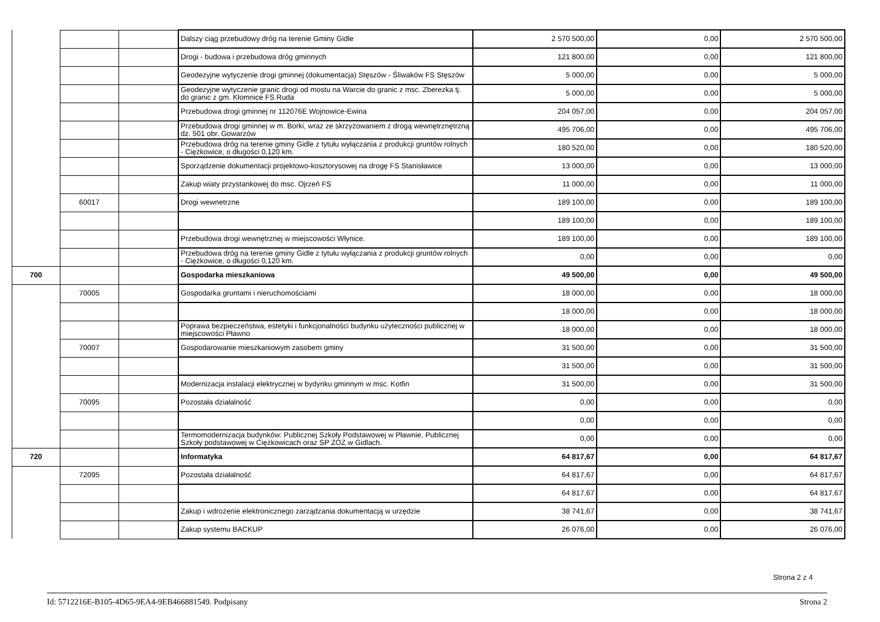| | | | Dalszy ciąg przebudowy dróg na terenie Gminy Gidle | 2 570 500,00 | 0,00 | 2 570 500,00 |
| | | | Drogi - budowa i przebudowa dróg gminnych | 121 800,00 | 0,00 | 121 800,00 |
| | | | Geodezyjne wytyczenie drogi gminnej (dokumentacja) Stęszów - Śliwaków FS Stęszów | 5 000,00 | 0,00 | 5 000,00 |
| | | | Geodezyjne wytyczenie granic drogi od mostu na Warcie do granic z msc. Zberezka tj. do granic z gm. Kłomnice FS Ruda | 5 000,00 | 0,00 | 5 000,00 |
| | | | Przebudowa drogi gminnej nr 112076E Wojnowice-Ewina | 204 057,00 | 0,00 | 204 057,00 |
| | | | Przebudowa drogi gminnej w m. Borki, wraz ze skrzyżowaniem z drogą wewnętrznętrzną dz. 501 obr. Gowarzów | 495 706,00 | 0,00 | 495 706,00 |
| | | | Przebudowa dróg na terenie gminy Gidle z tytułu wyłączania z produkcji gruntów rolnych - Ciężkowice, o długości 0,120 km. | 180 520,00 | 0,00 | 180 520,00 |
| | | | Sporządzenie dokumentacji projektowo-kosztorysowej na drogę FS Stanisławice | 13 000,00 | 0,00 | 13 000,00 |
| | | | Zakup wiaty przystankowej do msc. Ojrzeń FS | 11 000,00 | 0,00 | 11 000,00 |
| | 60017 | | Drogi wewnetrzne | 189 100,00 | 0,00 | 189 100,00 |
| | | | | 189 100,00 | 0,00 | 189 100,00 |
| | | | Przebudowa drogi wewnętrznej w miejscowości Włynice. | 189 100,00 | 0,00 | 189 100,00 |
| | | | Przebudowa dróg na terenie gminy Gidle z tytułu wyłączania z produkcji gruntów rolnych - Ciężkowice, o długości 0,120 km. | 0,00 | 0,00 | 0,00 |
| 700 | | | Gospodarka mieszkaniowa | 49 500,00 | 0,00 | 49 500,00 |
| | 70005 | | Gospodarka gruntami i nieruchomościami | 18 000,00 | 0,00 | 18 000,00 |
| | | | | 18 000,00 | 0,00 | 18 000,00 |
| | | | Poprawa bezpieczeństwa, estetyki i funkcjonalności budynku użyteczności publicznej w miejscowości Pławno | 18 000,00 | 0,00 | 18 000,00 |
| | 70007 | | Gospodarowanie mieszkaniowym zasobem gminy | 31 500,00 | 0,00 | 31 500,00 |
| | | | | 31 500,00 | 0,00 | 31 500,00 |
| | | | Modernizacja instalacji elektrycznej w bydynku gminnym w msc. Kotfin | 31 500,00 | 0,00 | 31 500,00 |
| | 70095 | | Pozostała działalność | 0,00 | 0,00 | 0,00 |
| | | | | 0,00 | 0,00 | 0,00 |
| | | | Termomodernizacja budynków: Publicznej Szkoły Podstawowej w Pławnie, Publicznej Szkoły podstawowej w Ciężkowicach oraz SP ZOZ w Gidlach. | 0,00 | 0,00 | 0,00 |
| 720 | | | Informatyka | 64 817,67 | 0,00 | 64 817,67 |
| | 72095 | | Pozostała działalność | 64 817,67 | 0,00 | 64 817,67 |
| | | | | 64 817,67 | 0,00 | 64 817,67 |
| | | | Zakup i wdrożenie elektronicznego zarządzania dokumentacją w urzędzie | 38 741,67 | 0,00 | 38 741,67 |
| | | | Zakup systemu BACKUP | 26 076,00 | 0,00 | 26 076,00 |
Strona 2 z 4
Id: 5712216E-B105-4D65-9EA4-9EB466881549. Podpisany Strona 2